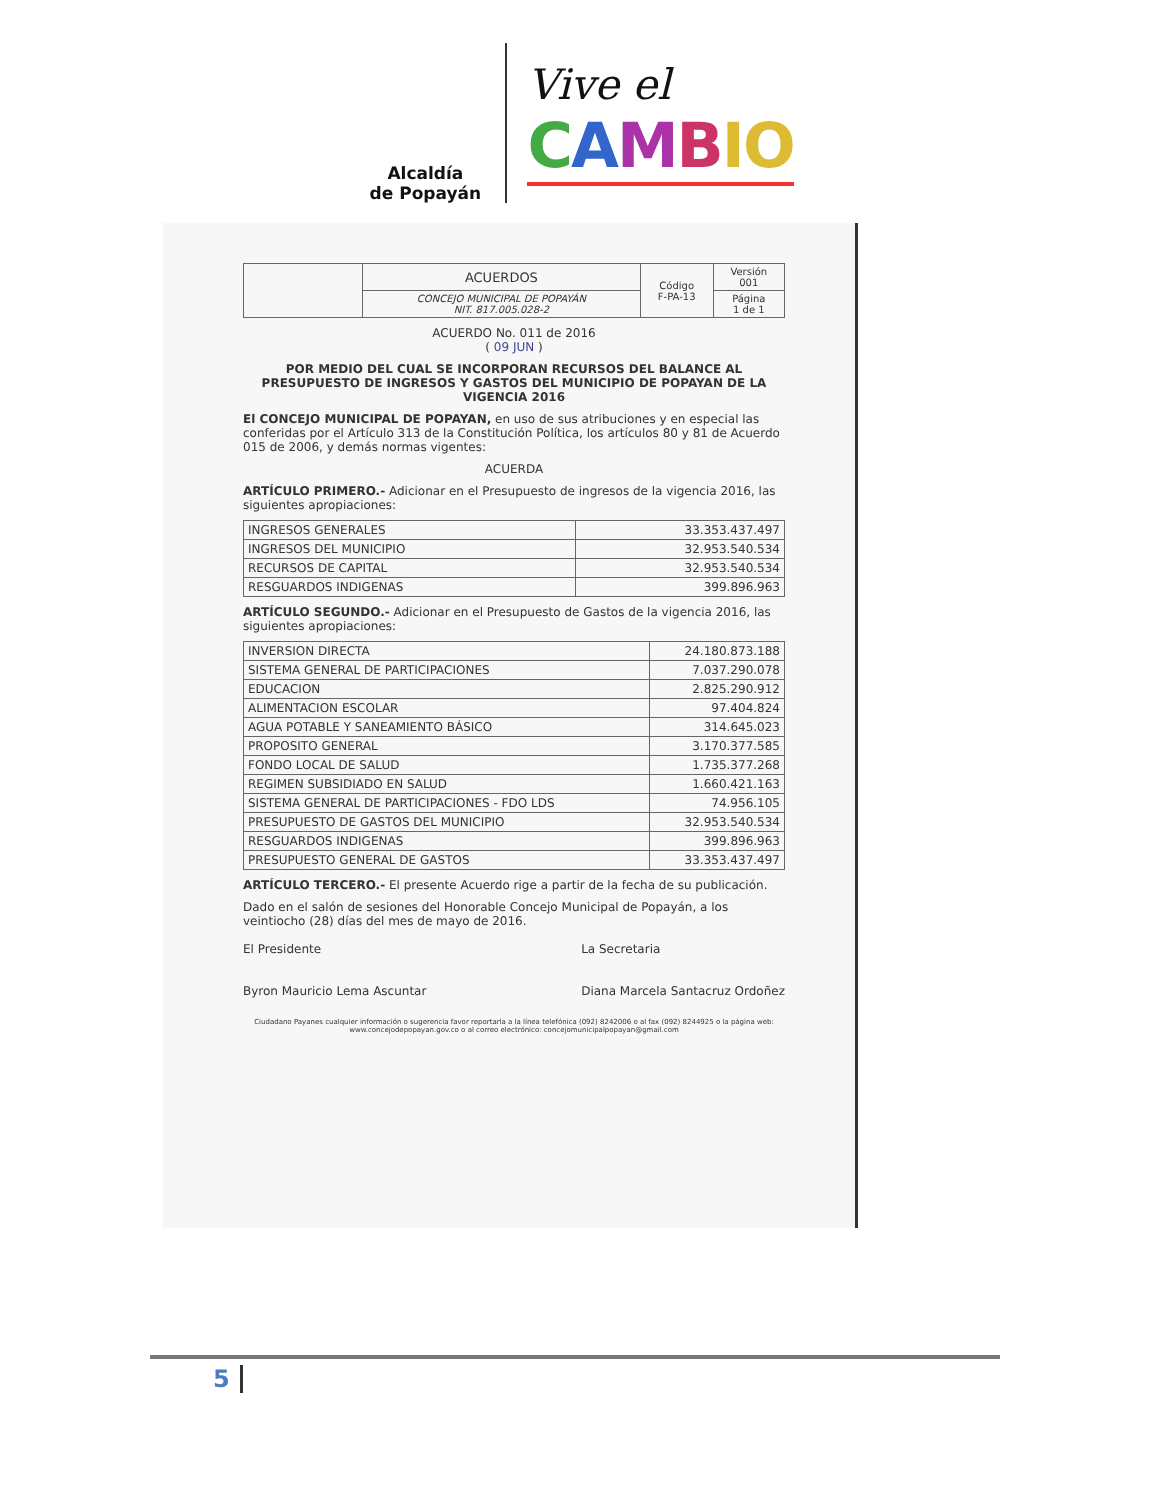Alcaldía
de Popayán
Vive el
CAMBIO
| | ACUERDOS | Código F-PA-13 | Versión 001 |
| | CONCEJO MUNICIPAL DE POPAYÁN NIT. 817.005.028-2 | | Página 1 de 1 |
ACUERDO No. 011 de 2016
( 09 JUN )
POR MEDIO DEL CUAL SE INCORPORAN RECURSOS DEL BALANCE AL PRESUPUESTO DE INGRESOS Y GASTOS DEL MUNICIPIO DE POPAYAN DE LA VIGENCIA 2016
El CONCEJO MUNICIPAL DE POPAYAN, en uso de sus atribuciones y en especial las conferidas por el Artículo 313 de la Constitución Política, los artículos 80 y 81 de Acuerdo 015 de 2006, y demás normas vigentes:
ACUERDA
ARTÍCULO PRIMERO.- Adicionar en el Presupuesto de ingresos de la vigencia 2016, las siguientes apropiaciones:
| INGRESOS GENERALES | 33.353.437.497 |
| INGRESOS DEL MUNICIPIO | 32.953.540.534 |
| RECURSOS DE CAPITAL | 32.953.540.534 |
| RESGUARDOS INDIGENAS | 399.896.963 |
ARTÍCULO SEGUNDO.- Adicionar en el Presupuesto de Gastos de la vigencia 2016, las siguientes apropiaciones:
| INVERSION DIRECTA | 24.180.873.188 |
| SISTEMA GENERAL DE PARTICIPACIONES | 7.037.290.078 |
| EDUCACION | 2.825.290.912 |
| ALIMENTACION ESCOLAR | 97.404.824 |
| AGUA POTABLE Y SANEAMIENTO BÁSICO | 314.645.023 |
| PROPOSITO GENERAL | 3.170.377.585 |
| FONDO LOCAL DE SALUD | 1.735.377.268 |
| REGIMEN SUBSIDIADO EN SALUD | 1.660.421.163 |
| SISTEMA GENERAL DE PARTICIPACIONES - FDO LDS | 74.956.105 |
| PRESUPUESTO DE GASTOS DEL MUNICIPIO | 32.953.540.534 |
| RESGUARDOS INDIGENAS | 399.896.963 |
| PRESUPUESTO GENERAL DE GASTOS | 33.353.437.497 |
ARTÍCULO TERCERO.- El presente Acuerdo rige a partir de la fecha de su publicación.
Dado en el salón de sesiones del Honorable Concejo Municipal de Popayán, a los veintiocho (28) días del mes de mayo de 2016.
El Presidente
Byron Mauricio Lema Ascuntar
La Secretaria
Diana Marcela Santacruz Ordoñez
Ciudadano Payanes cualquier información o sugerencia favor reportarla a la línea telefónica (092) 8242006 o al fax (092) 8244925 o la página web: www.concejodepopayan.gov.co o al correo electrónico: concejomunicipalpopayan@gmail.com
5